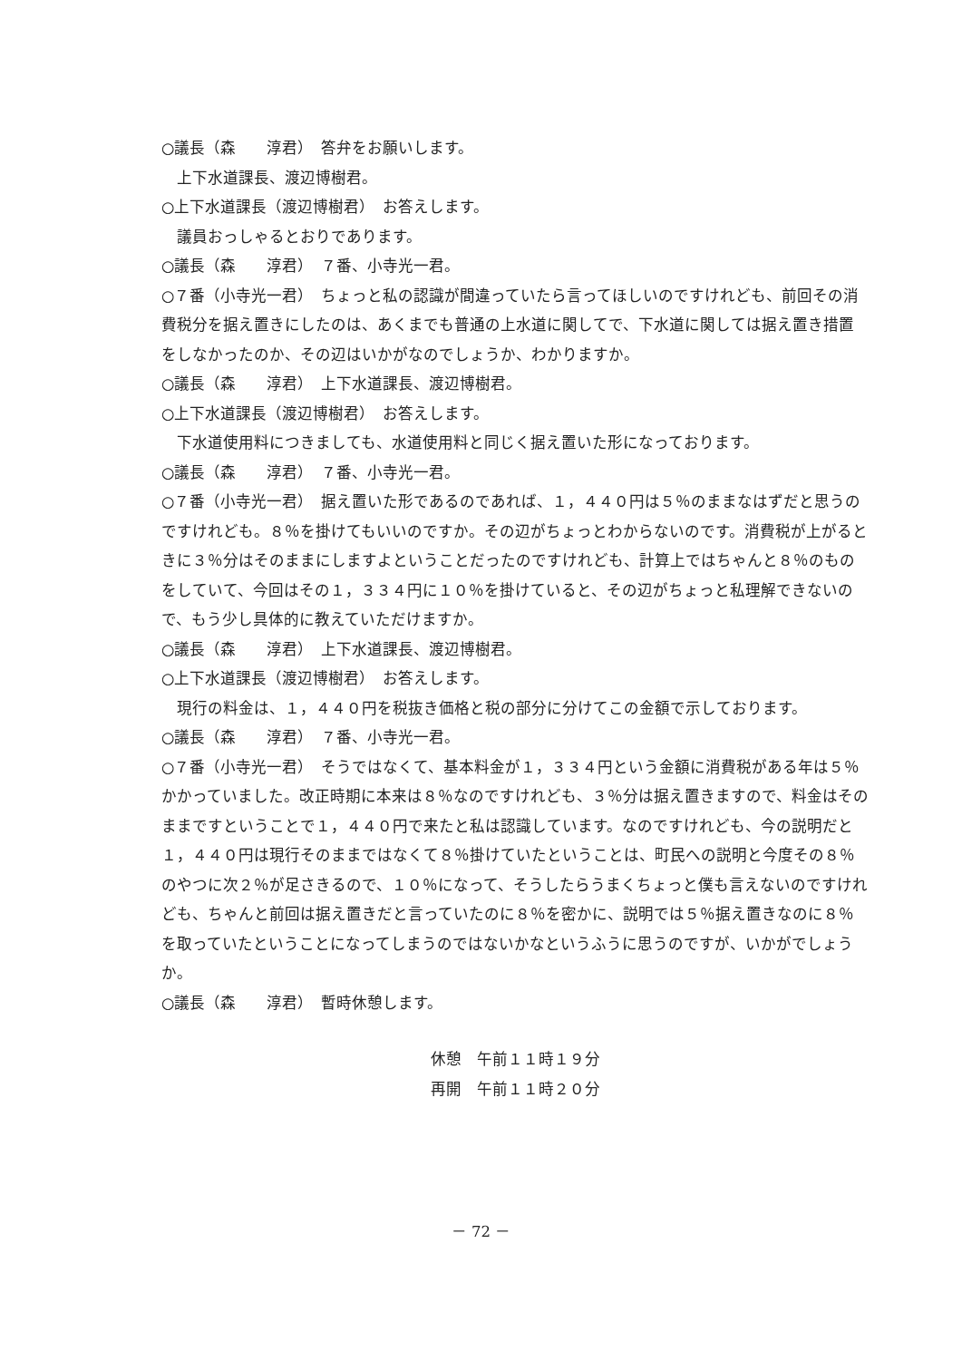○議長（森　　淳君）　答弁をお願いします。
上下水道課長、渡辺博樹君。
○上下水道課長（渡辺博樹君）　お答えします。
議員おっしゃるとおりであります。
○議長（森　　淳君）　７番、小寺光一君。
○７番（小寺光一君）　ちょっと私の認識が間違っていたら言ってほしいのですけれども、前回その消費税分を据え置きにしたのは、あくまでも普通の上水道に関してで、下水道に関しては据え置き措置をしなかったのか、その辺はいかがなのでしょうか、わかりますか。
○議長（森　　淳君）　上下水道課長、渡辺博樹君。
○上下水道課長（渡辺博樹君）　お答えします。
下水道使用料につきましても、水道使用料と同じく据え置いた形になっております。
○議長（森　　淳君）　７番、小寺光一君。
○７番（小寺光一君）　据え置いた形であるのであれば、１，４４０円は５％のままなはずだと思うのですけれども。８％を掛けてもいいのですか。その辺がちょっとわからないのです。消費税が上がるときに３％分はそのままにしますよということだったのですけれども、計算上ではちゃんと８％のものをしていて、今回はその１，３３４円に１０％を掛けていると、その辺がちょっと私理解できないので、もう少し具体的に教えていただけますか。
○議長（森　　淳君）　上下水道課長、渡辺博樹君。
○上下水道課長（渡辺博樹君）　お答えします。
現行の料金は、１，４４０円を税抜き価格と税の部分に分けてこの金額で示しております。
○議長（森　　淳君）　７番、小寺光一君。
○７番（小寺光一君）　そうではなくて、基本料金が１，３３４円という金額に消費税がある年は５％かかっていました。改正時期に本来は８％なのですけれども、３％分は据え置きますので、料金はそのままですということで１，４４０円で来たと私は認識しています。なのですけれども、今の説明だと１，４４０円は現行そのままではなくて８％掛けていたということは、町民への説明と今度その８％のやつに次２％が足さきるので、１０％になって、そうしたらうまくちょっと僕も言えないのですけれども、ちゃんと前回は据え置きだと言っていたのに８％を密かに、説明では５％据え置きなのに８％を取っていたということになってしまうのではないかなというふうに思うのですが、いかがでしょうか。
○議長（森　　淳君）　暫時休憩します。
休憩　午前１１時１９分
再開　午前１１時２０分
－ 72 －